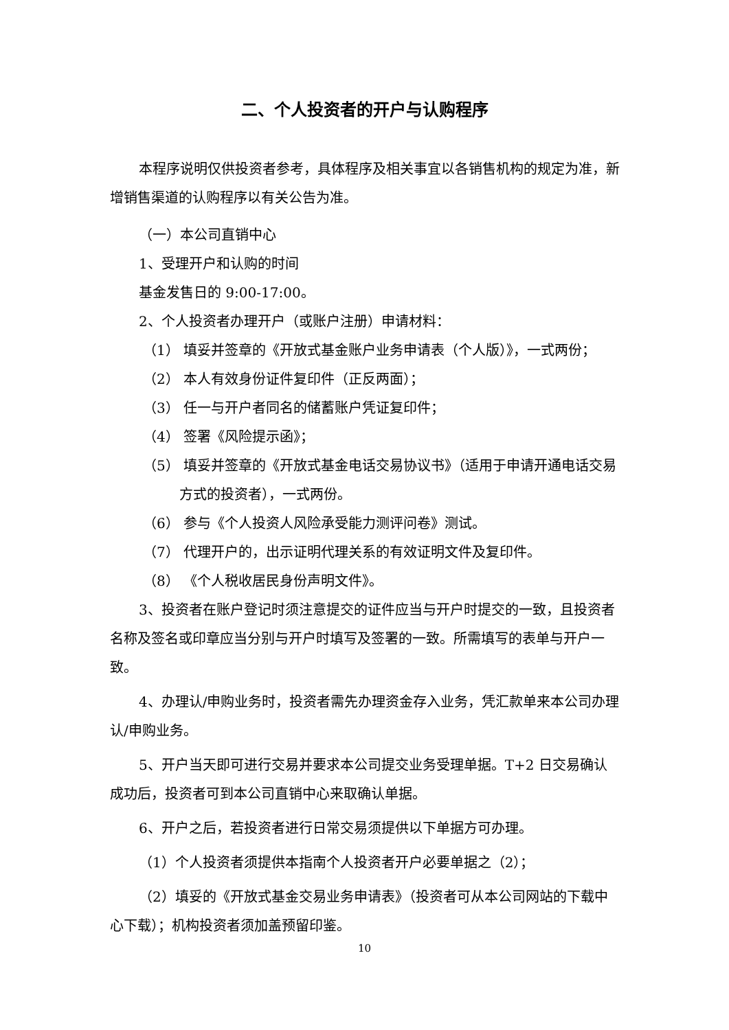二、个人投资者的开户与认购程序
本程序说明仅供投资者参考，具体程序及相关事宜以各销售机构的规定为准，新增销售渠道的认购程序以有关公告为准。
（一）本公司直销中心
1、受理开户和认购的时间
基金发售日的 9:00-17:00。
2、个人投资者办理开户（或账户注册）申请材料：
（1） 填妥并签章的《开放式基金账户业务申请表（个人版）》，一式两份；
（2） 本人有效身份证件复印件（正反两面）；
（3） 任一与开户者同名的储蓄账户凭证复印件；
（4） 签署《风险提示函》；
（5） 填妥并签章的《开放式基金电话交易协议书》（适用于申请开通电话交易方式的投资者），一式两份。
（6） 参与《个人投资人风险承受能力测评问卷》测试。
（7） 代理开户的，出示证明代理关系的有效证明文件及复印件。
（8） 《个人税收居民身份声明文件》。
3、投资者在账户登记时须注意提交的证件应当与开户时提交的一致，且投资者名称及签名或印章应当分别与开户时填写及签署的一致。所需填写的表单与开户一致。
4、办理认/申购业务时，投资者需先办理资金存入业务，凭汇款单来本公司办理认/申购业务。
5、开户当天即可进行交易并要求本公司提交业务受理单据。T+2 日交易确认成功后，投资者可到本公司直销中心来取确认单据。
6、开户之后，若投资者进行日常交易须提供以下单据方可办理。
（1）个人投资者须提供本指南个人投资者开户必要单据之（2）；
（2）填妥的《开放式基金交易业务申请表》（投资者可从本公司网站的下载中心下载）；机构投资者须加盖预留印鉴。
10